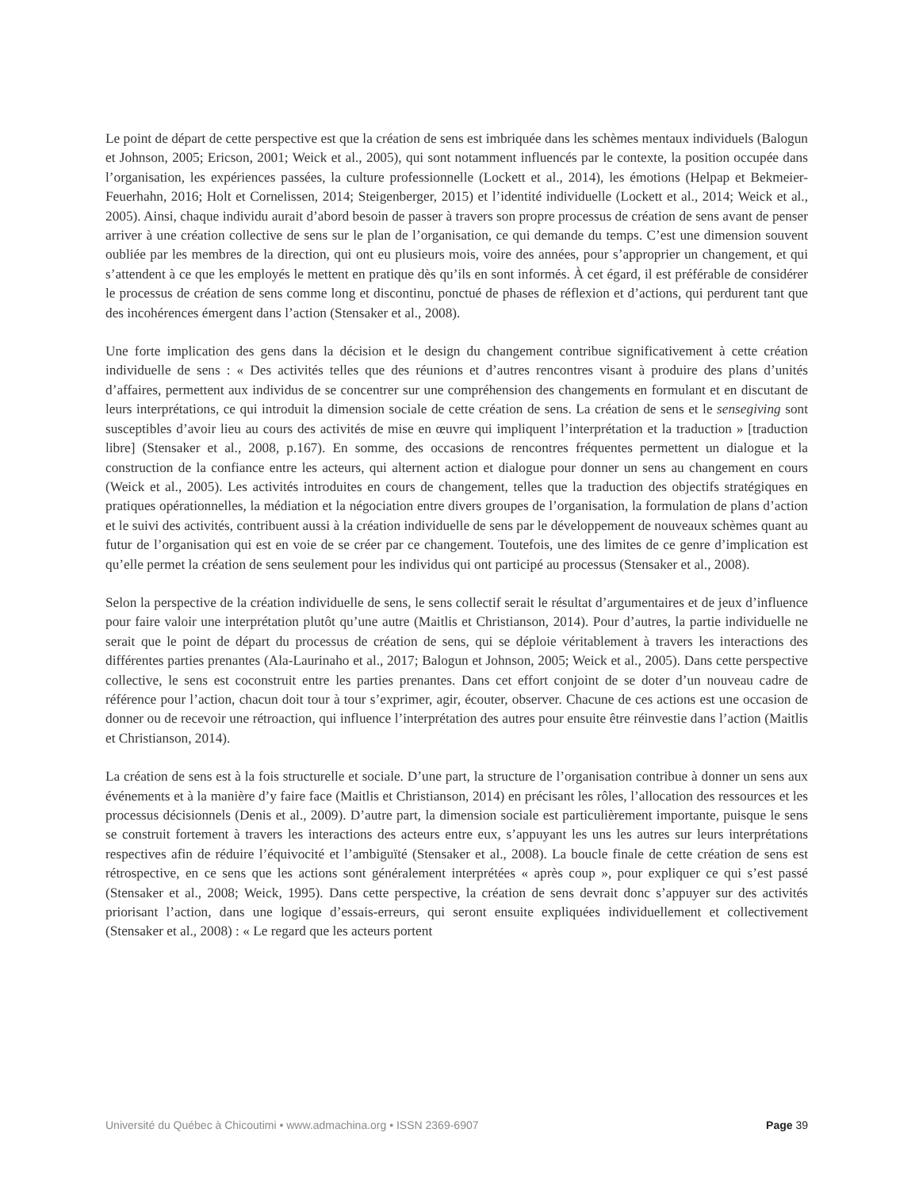Le point de départ de cette perspective est que la création de sens est imbriquée dans les schèmes mentaux individuels (Balogun et Johnson, 2005; Ericson, 2001; Weick et al., 2005), qui sont notamment influencés par le contexte, la position occupée dans l’organisation, les expériences passées, la culture professionnelle (Lockett et al., 2014), les émotions (Helpap et Bekmeier-Feuerhahn, 2016; Holt et Cornelissen, 2014; Steigenberger, 2015) et l’identité individuelle (Lockett et al., 2014; Weick et al., 2005). Ainsi, chaque individu aurait d’abord besoin de passer à travers son propre processus de création de sens avant de penser arriver à une création collective de sens sur le plan de l’organisation, ce qui demande du temps. C’est une dimension souvent oubliée par les membres de la direction, qui ont eu plusieurs mois, voire des années, pour s’approprier un changement, et qui s’attendent à ce que les employés le mettent en pratique dès qu’ils en sont informés. À cet égard, il est préférable de considérer le processus de création de sens comme long et discontinu, ponctué de phases de réflexion et d’actions, qui perdurent tant que des incohérences émergent dans l’action (Stensaker et al., 2008).
Une forte implication des gens dans la décision et le design du changement contribue significativement à cette création individuelle de sens : « Des activités telles que des réunions et d’autres rencontres visant à produire des plans d’unités d’affaires, permettent aux individus de se concentrer sur une compréhension des changements en formulant et en discutant de leurs interprétations, ce qui introduit la dimension sociale de cette création de sens. La création de sens et le sensegiving sont susceptibles d’avoir lieu au cours des activités de mise en œuvre qui impliquent l’interprétation et la traduction » [traduction libre] (Stensaker et al., 2008, p.167). En somme, des occasions de rencontres fréquentes permettent un dialogue et la construction de la confiance entre les acteurs, qui alternent action et dialogue pour donner un sens au changement en cours (Weick et al., 2005). Les activités introduites en cours de changement, telles que la traduction des objectifs stratégiques en pratiques opérationnelles, la médiation et la négociation entre divers groupes de l’organisation, la formulation de plans d’action et le suivi des activités, contribuent aussi à la création individuelle de sens par le développement de nouveaux schèmes quant au futur de l’organisation qui est en voie de se créer par ce changement. Toutefois, une des limites de ce genre d’implication est qu’elle permet la création de sens seulement pour les individus qui ont participé au processus (Stensaker et al., 2008).
Selon la perspective de la création individuelle de sens, le sens collectif serait le résultat d’argumentaires et de jeux d’influence pour faire valoir une interprétation plutôt qu’une autre (Maitlis et Christianson, 2014). Pour d’autres, la partie individuelle ne serait que le point de départ du processus de création de sens, qui se déploie véritablement à travers les interactions des différentes parties prenantes (Ala-Laurinaho et al., 2017; Balogun et Johnson, 2005; Weick et al., 2005). Dans cette perspective collective, le sens est coconstruit entre les parties prenantes. Dans cet effort conjoint de se doter d’un nouveau cadre de référence pour l’action, chacun doit tour à tour s’exprimer, agir, écouter, observer. Chacune de ces actions est une occasion de donner ou de recevoir une rétroaction, qui influence l’interprétation des autres pour ensuite être réinvestie dans l’action (Maitlis et Christianson, 2014).
La création de sens est à la fois structurelle et sociale. D’une part, la structure de l’organisation contribue à donner un sens aux événements et à la manière d’y faire face (Maitlis et Christianson, 2014) en précisant les rôles, l’allocation des ressources et les processus décisionnels (Denis et al., 2009). D’autre part, la dimension sociale est particulièrement importante, puisque le sens se construit fortement à travers les interactions des acteurs entre eux, s’appuyant les uns les autres sur leurs interprétations respectives afin de réduire l’équivocité et l’ambiguïté (Stensaker et al., 2008). La boucle finale de cette création de sens est rétrospective, en ce sens que les actions sont généralement interprétées « après coup », pour expliquer ce qui s’est passé (Stensaker et al., 2008; Weick, 1995). Dans cette perspective, la création de sens devrait donc s’appuyer sur des activités priorisant l’action, dans une logique d’essais-erreurs, qui seront ensuite expliquées individuellement et collectivement (Stensaker et al., 2008) : « Le regard que les acteurs portent
Université du Québec à Chicoutimi • www.admachina.org • ISSN 2369-6907 Page 39